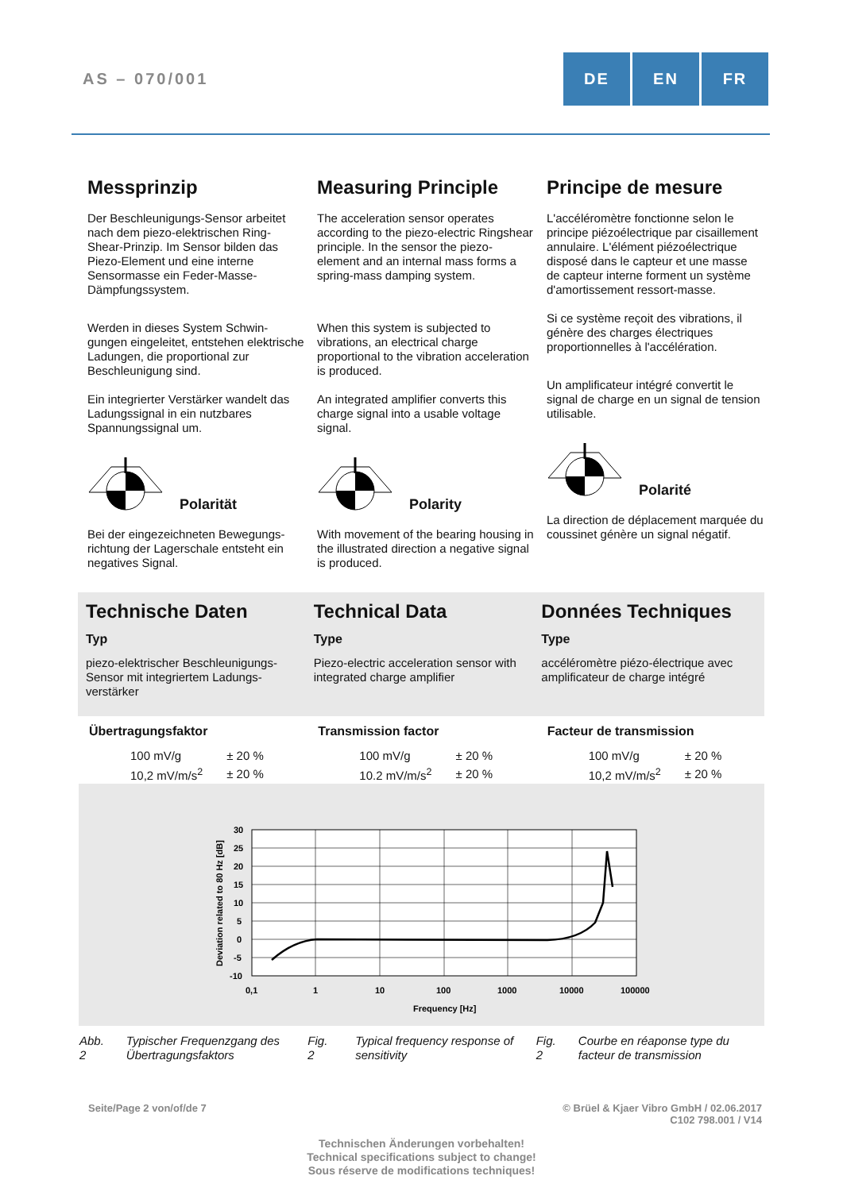AS – 070/001
DE EN FR
Messprinzip
Der Beschleunigungs-Sensor arbeitet nach dem piezo-elektrischen Ring-Shear-Prinzip. Im Sensor bilden das Piezo-Element und eine interne Sensormasse ein Feder-Masse-Dämpfungssystem.
Werden in dieses System Schwin-gungen eingeleitet, entstehen elektrische Ladungen, die proportional zur Beschleunigung sind.
Ein integrierter Verstärker wandelt das Ladungssignal in ein nutzbares Spannungssignal um.
Polarität
Bei der eingezeichneten Bewegungs-richtung der Lagerschale entsteht ein negatives Signal.
Measuring Principle
The acceleration sensor operates according to the piezo-electric Ringshear principle. In the sensor the piezo-element and an internal mass forms a spring-mass damping system.
When this system is subjected to vibrations, an electrical charge proportional to the vibration acceleration is produced.
An integrated amplifier converts this charge signal into a usable voltage signal.
Polarity
With movement of the bearing housing in the illustrated direction a negative signal is produced.
Principe de mesure
L'accéléromètre fonctionne selon le principe piézoélectrique par cisaillement annulaire. L'élément piézoélectrique disposé dans le capteur et une masse de capteur interne forment un système d'amortissement ressort-masse.
Si ce système reçoit des vibrations, il génère des charges électriques proportionnelles à l'accélération.
Un amplificateur intégré convertit le signal de charge en un signal de tension utilisable.
Polarité
La direction de déplacement marquée du coussinet génère un signal négatif.
Technische Daten
Typ
piezo-elektrischer Beschleunigungs-Sensor mit integriertem Ladungs-verstärker
Technical Data
Type
Piezo-electric acceleration sensor with integrated charge amplifier
Données Techniques
Type
accéléromètre piézo-électrique avec amplificateur de charge intégré
Übertragungsfaktor
| 100 mV/g | ± 20 % |
| 10,2 mV/m/s<sup>2</sup> | ± 20 % |
Transmission factor
| 100 mV/g | ± 20 % |
| 10.2 mV/m/s<sup>2</sup> | ± 20 % |
Facteur de transmission
| 100 mV/g | ± 20 % |
| 10,2 mV/m/s<sup>2</sup> | ± 20 % |
30
25
20
15
10
5
0
-5
-10
0,1
1
10
100
1000
10000
100000
Frequency [Hz]
Deviation related to 80 Hz [dB]
Abb. 2 Typischer Frequenzgang des Übertragungsfaktors
Fig. 2 Typical frequency response of sensitivity
Fig. 2 Courbe en réaponse type du facteur de transmission
Seite/Page 2 von/of/de 7 © Brüel & Kjaer Vibro GmbH / 02.06.2017
C102 798.001 / V14
Technischen Änderungen vorbehalten!
Technical specifications subject to change!
Sous réserve de modifications techniques!